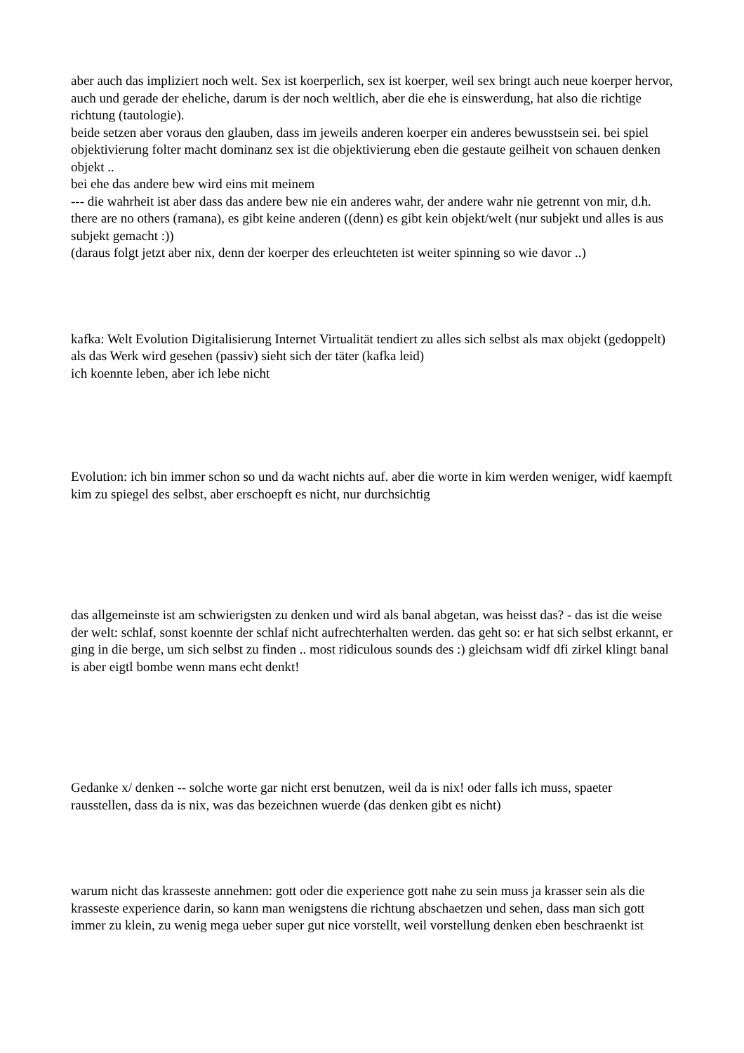aber auch das impliziert noch welt. Sex ist koerperlich, sex ist koerper, weil sex bringt auch neue koerper hervor, auch und gerade der eheliche, darum is der noch weltlich, aber die ehe is einswerdung, hat also die richtige richtung (tautologie).
beide setzen aber voraus den glauben, dass im jeweils anderen koerper ein anderes bewusstsein sei. bei spiel objektivierung folter macht dominanz sex ist die objektivierung eben die gestaute geilheit von schauen denken objekt ..
bei ehe das andere bew wird eins mit meinem
--- die wahrheit ist aber dass das andere bew nie ein anderes wahr, der andere wahr nie getrennt von mir, d.h. there are no others (ramana), es gibt keine anderen ((denn) es gibt kein objekt/welt (nur subjekt und alles is aus subjekt gemacht :))
(daraus folgt jetzt aber nix, denn der koerper des erleuchteten ist weiter spinning so wie davor ..)
kafka: Welt Evolution Digitalisierung Internet Virtualität tendiert zu alles sich selbst als max objekt (gedoppelt) als das Werk wird gesehen (passiv) sieht sich der täter (kafka leid)
ich koennte leben, aber ich lebe nicht
Evolution: ich bin immer schon so und da wacht nichts auf. aber die worte in kim werden weniger, widf kaempft kim zu spiegel des selbst, aber erschoepft es nicht, nur durchsichtig
das allgemeinste ist am schwierigsten zu denken und wird als banal abgetan, was heisst das? - das ist die weise der welt: schlaf, sonst koennte der schlaf nicht aufrechterhalten werden. das geht so: er hat sich selbst erkannt, er ging in die berge, um sich selbst zu finden .. most ridiculous sounds des :) gleichsam widf dfi zirkel klingt banal is aber eigtl bombe wenn mans echt denkt!
Gedanke x/ denken -- solche worte gar nicht erst benutzen, weil da is nix! oder falls ich muss, spaeter rausstellen, dass da is nix, was das bezeichnen wuerde (das denken gibt es nicht)
warum nicht das krasseste annehmen: gott oder die experience gott nahe zu sein muss ja krasser sein als die krasseste experience darin, so kann man wenigstens die richtung abschaetzen und sehen, dass man sich gott immer zu klein, zu wenig mega ueber super gut nice vorstellt, weil vorstellung denken eben beschraenkt ist